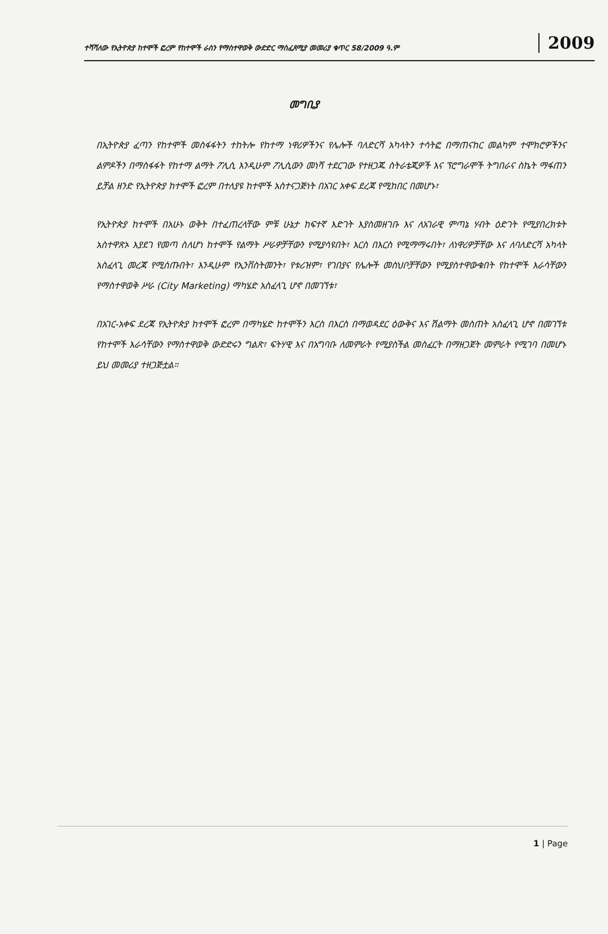ተሻሻለው የኢትዮጵያ ከተሞች ፎረም የከተሞች ራስን የማስተዋወቅ ውድድር ማስፈጸሚያ መመሪያ ቁጥር 58/2009 ዓ.ም
2009
መግቢያ
በኢትዮጵያ ፈጣን የከተሞች መስፋፋትን ተከትሎ የከተማ ነዋሪዎችንና የሌሎች ባለድርሻ አካላትን ተሳትፎ በማጠናከር መልካም ተሞክሮዎችንና ልምዶችን በማስፋፋት የከተማ ልማት ፖሊሲ እንዲሁም ፖሊሲውን መነሻ ተደርገው የተዘጋጁ ስትራቴጂዎች እና ፕሮግራሞች ትግበራና ስኬት ማፋጠን ይቻል ዘንድ የኢትዮጵያ ከተሞች ፎረም በተለያዩ ከተሞች አስተናጋጅነት በአገር አቀፍ ደረጃ የሚከበር በመሆኑ፣
የኢትዮጵያ ከተሞች በአሁኑ ወቅት በተፈጠረላቸው ምቹ ሁኔታ ከፍተኛ እድገት እያስመዘገቡ እና ለአገራዊ ምጣኔ ሃብት ዕድገት የሚያበረክቱት አስተዋጽኦ እያደገ የመጣ ስለሆነ ከተሞች የልማት ሥራዎቻቸውን የሚያሳዩበት፣ እርስ በእርስ የሚማማሩበት፣ ለነዋሪዎቻቸው እና ለባለድርሻ አካላት አስፈላጊ መረጃ የሚሰጡበት፣ እንዲሁም የኢንቨስትመንት፣ የቱሪዝም፣ የገበያና የሌሎች መስህቦቻቸውን የሚያስተዋውቁበት የከተሞች እራሳቸውን የማስተዋወቅ ሥራ (City Marketing) ማካሄድ አስፈላጊ ሆኖ በመገኘቱ፣
በአገር-አቀፍ ደረጃ የኢትዮጵያ ከተሞች ፎረም በማካሄድ ከተሞችን እርስ በእርስ በማወዳደር ዕውቅና እና ሽልማት መስጠት አስፈላጊ ሆኖ በመገኘቱ የከተሞች እራሳቸውን የማስተዋወቅ ውድድሩን ግልጽ፣ ፍትሃዊ እና በአግባቡ ለመምራት የሚያስችል መስፈርት በማዘጋጀት መምራት የሚገባ በመሆኑ ይህ መመሪያ ተዘጋጅቷል።
1 | Page